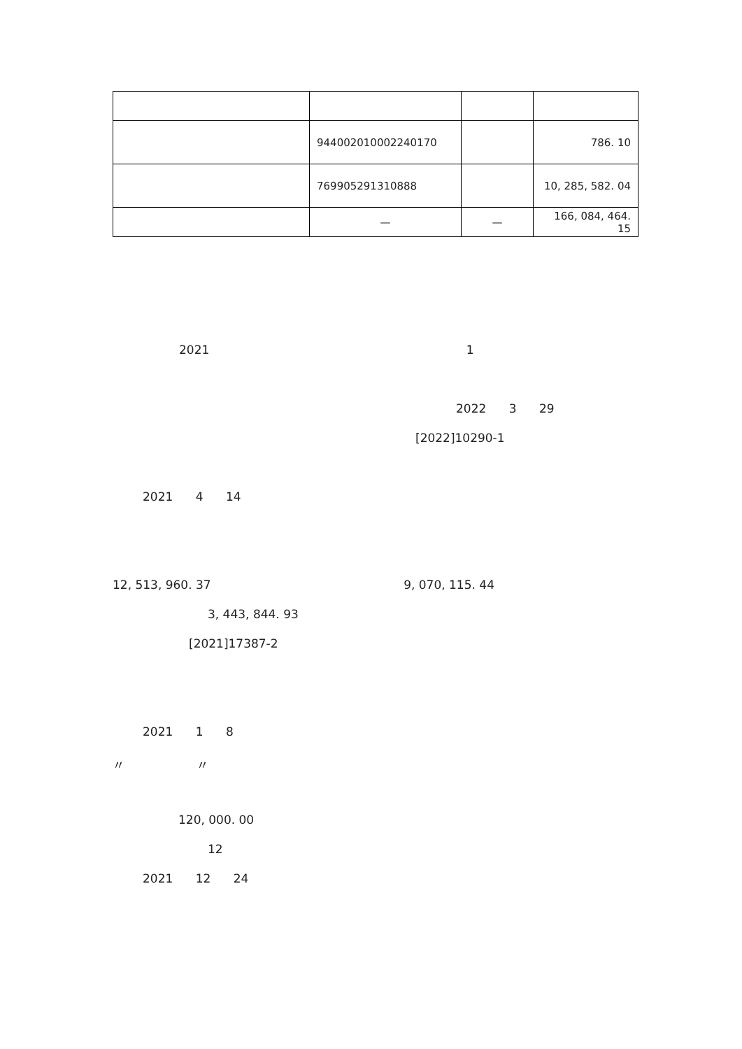| | 944002010002240170 | | 786. 10 |
| | 769905291310888 | | 10, 285, 582. 04 |
| | — | — | 166, 084, 464. 15 |
2021 1
2022 3 29
[2022]10290-1
2021 4 14
12, 513, 960. 37 9, 070, 115. 44
3, 443, 844. 93
[2021]17387-2
2021 1 8
〃 〃
120, 000. 00
12
2021 12 24